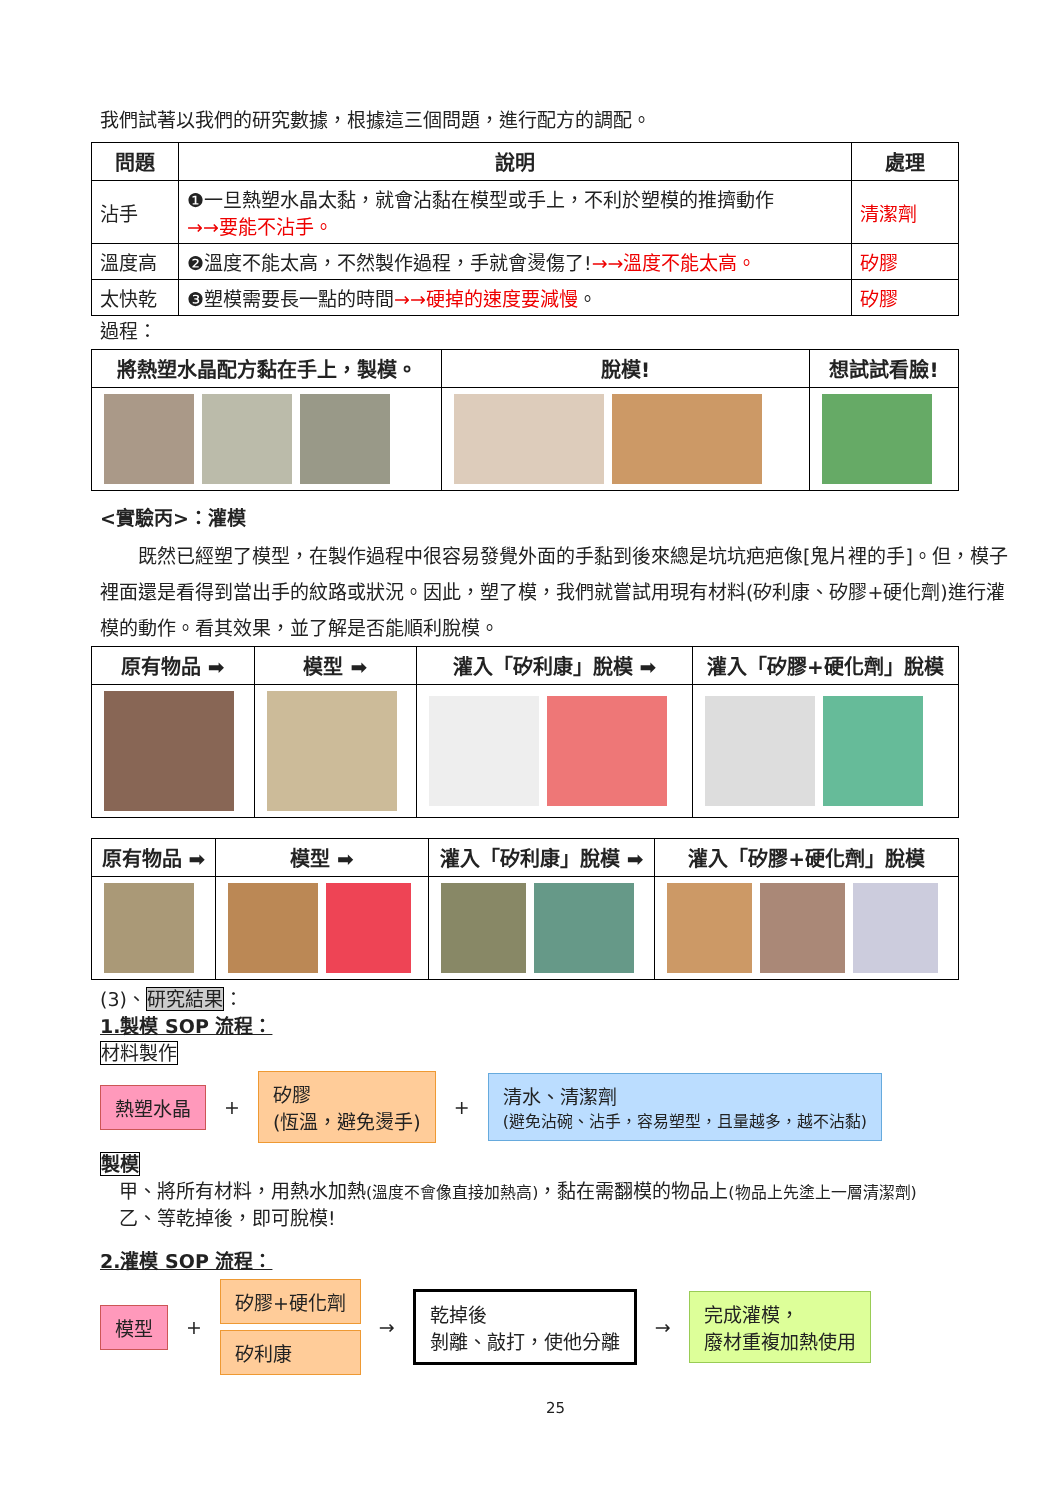我們試著以我們的研究數據，根據這三個問題，進行配方的調配。
| 問題 | 說明 | 處理 |
| --- | --- | --- |
| 沾手 | ❶一旦熱塑水晶太黏，就會沾黏在模型或手上，不利於塑模的推擠動作 →→要能不沾手。 | 清潔劑 |
| 溫度高 | ❷溫度不能太高，不然製作過程，手就會燙傷了! →→溫度不能太高。 | 矽膠 |
| 太快乾 | ❸塑模需要長一點的時間 →→硬掉的速度要減慢 。 | 矽膠 |
過程：
| 將熱塑水晶配方黏在手上，製模。 | 脫模! | 想試試看臉! |
| --- | --- | --- |
<實驗丙>：灌模
　　既然已經塑了模型，在製作過程中很容易發覺外面的手黏到後來總是坑坑疤疤像[鬼片裡的手]。但，模子裡面還是看得到當出手的紋路或狀況。因此，塑了模，我們就嘗試用現有材料(矽利康、矽膠+硬化劑)進行灌模的動作。看其效果，並了解是否能順利脫模。
| 原有物品 ➡ | 模型 ➡ | 灌入「矽利康」脫模 ➡ | 灌入「矽膠+硬化劑」脫模 |
| --- | --- | --- | --- |
| 原有物品 ➡ | 模型 ➡ | 灌入「矽利康」脫模 ➡ | 灌入「矽膠+硬化劑」脫模 |
| --- | --- | --- | --- |
(3)、研究結果：
1.製模 SOP 流程：
材料製作
熱塑水晶 + 矽膠
(恆溫，避免燙手) + 清水、清潔劑
(避免沾碗、沾手，容易塑型，且量越多，越不沾黏)
製模
　甲、將所有材料，用熱水加熱(溫度不會像直接加熱高)，黏在需翻模的物品上(物品上先塗上一層清潔劑)
　乙、等乾掉後，即可脫模!
2.灌模 SOP 流程：
模型 + 矽膠+硬化劑 矽利康 → 乾掉後
剝離、敲打，使他分離 → 完成灌模，
廢材重複加熱使用
25